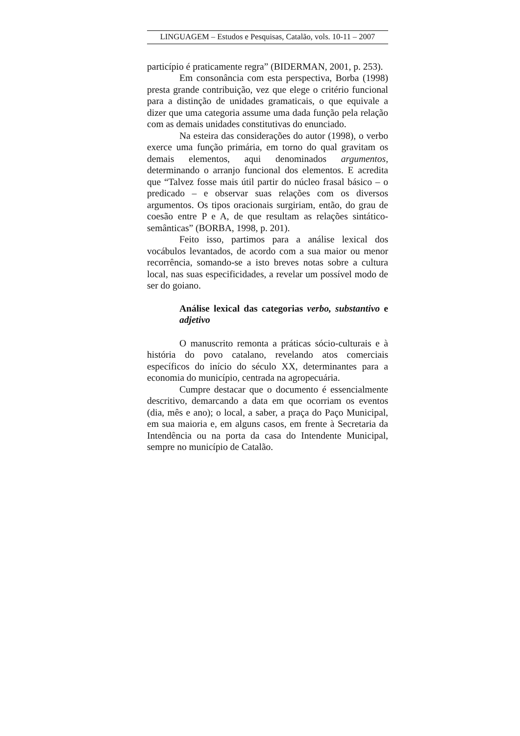LINGUAGEM – Estudos e Pesquisas, Catalão, vols. 10-11 – 2007
particípio é praticamente regra” (BIDERMAN, 2001, p. 253).
Em consonância com esta perspectiva, Borba (1998) presta grande contribuição, vez que elege o critério funcional para a distinção de unidades gramaticais, o que equivale a dizer que uma categoria assume uma dada função pela relação com as demais unidades constitutivas do enunciado.
Na esteira das considerações do autor (1998), o verbo exerce uma função primária, em torno do qual gravitam os demais elementos, aqui denominados argumentos, determinando o arranjo funcional dos elementos. E acredita que “Talvez fosse mais útil partir do núcleo frasal básico – o predicado – e observar suas relações com os diversos argumentos. Os tipos oracionais surgiriam, então, do grau de coesão entre P e A, de que resultam as relações sintático-semânticas” (BORBA, 1998, p. 201).
Feito isso, partimos para a análise lexical dos vocábulos levantados, de acordo com a sua maior ou menor recorrência, somando-se a isto breves notas sobre a cultura local, nas suas especificidades, a revelar um possível modo de ser do goiano.
Análise lexical das categorias verbo, substantivo e adjetivo
O manuscrito remonta a práticas sócio-culturais e à história do povo catalano, revelando atos comerciais específicos do início do século XX, determinantes para a economia do município, centrada na agropecuária.
Cumpre destacar que o documento é essencialmente descritivo, demarcando a data em que ocorriam os eventos (dia, mês e ano); o local, a saber, a praça do Paço Municipal, em sua maioria e, em alguns casos, em frente à Secretaria da Intendência ou na porta da casa do Intendente Municipal, sempre no município de Catalão.